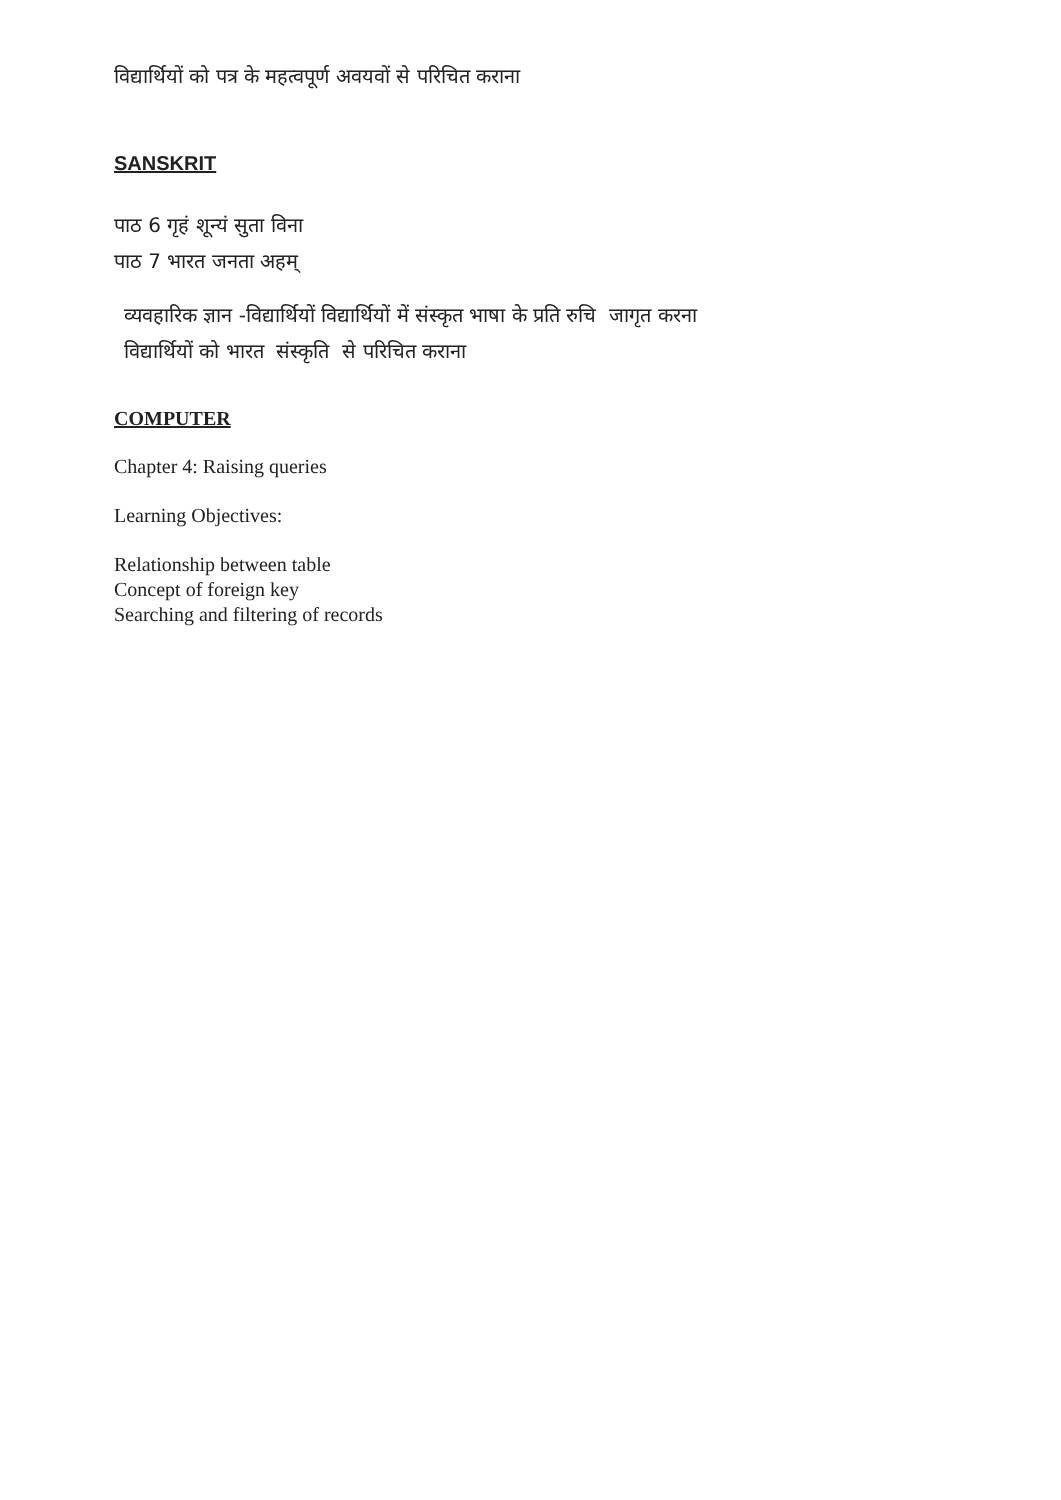विद्यार्थियों को पत्र के महत्वपूर्ण अवयवों से परिचित कराना
SANSKRIT
पाठ 6 गृहं शून्यं सुता विना
पाठ 7 भारत जनता अहम्
व्यवहारिक ज्ञान -विद्यार्थियों विद्यार्थियों में संस्कृत भाषा के प्रति रुचि जागृत करना
विद्यार्थियों को भारत संस्कृति से परिचित कराना
COMPUTER
Chapter 4: Raising queries
Learning Objectives:
Relationship between table
Concept of foreign key
Searching and filtering of records